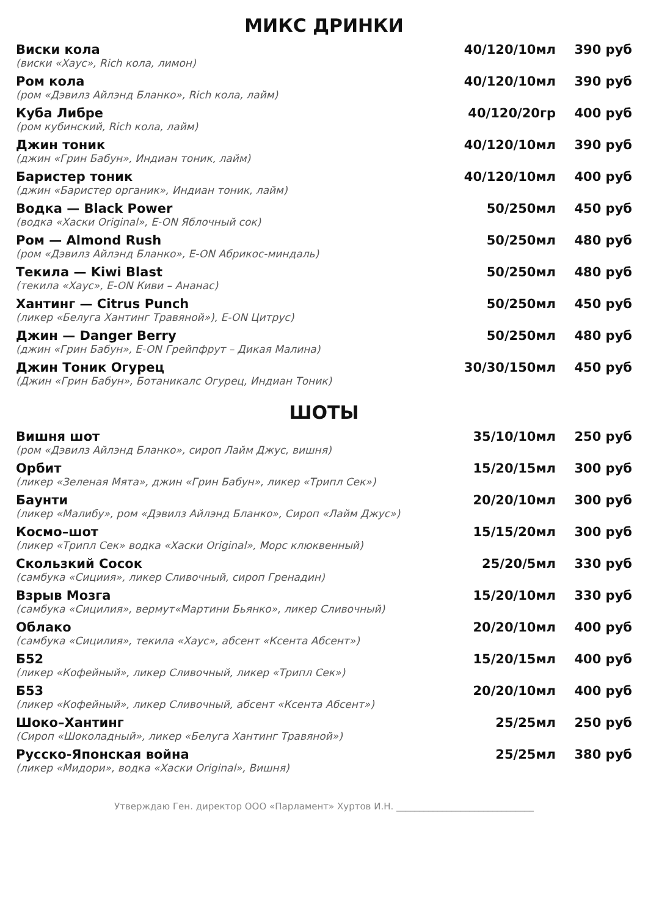МИКС ДРИНКИ
| Виски кола | 40/120/10мл | 390 руб |
| (виски «Хаус», Rich кола, лимон) | | |
| Ром кола | 40/120/10мл | 390 руб |
| (ром «Дэвилз Айлэнд Бланко», Rich кола, лайм) | | |
| Куба Либре | 40/120/20гр | 400 руб |
| (ром кубинский, Rich кола, лайм) | | |
| Джин тоник | 40/120/10мл | 390 руб |
| (джин «Грин Бабун», Индиан тоник, лайм) | | |
| Баристер тоник | 40/120/10мл | 400 руб |
| (джин «Баристер органик», Индиан тоник, лайм) | | |
| Водка — Black Power | 50/250мл | 450 руб |
| (водка «Хаски Original», E-ON Яблочный сок) | | |
| Ром — Almond Rush | 50/250мл | 480 руб |
| (ром «Дэвилз Айлэнд Бланко», E-ON Абрикос-миндаль) | | |
| Текила — Kiwi Blast | 50/250мл | 480 руб |
| (текила «Хаус», E-ON Киви – Ананас) | | |
| Хантинг — Citrus Punch | 50/250мл | 450 руб |
| (ликер «Белуга Хантинг Травяной»), E-ON Цитрус) | | |
| Джин — Danger Berry | 50/250мл | 480 руб |
| (джин «Грин Бабун», E-ON Грейпфрут – Дикая Малина) | | |
| Джин Тоник Огурец | 30/30/150мл | 450 руб |
| (Джин «Грин Бабун», Ботаникалс Огурец, Индиан Тоник) | | |
ШОТЫ
| Вишня шот | 35/10/10мл | 250 руб |
| (ром «Дэвилз Айлэнд Бланко», сироп Лайм Джус, вишня) | | |
| Орбит | 15/20/15мл | 300 руб |
| (ликер «Зеленая Мята», джин «Грин Бабун», ликер «Трипл Сек») | | |
| Баунти | 20/20/10мл | 300 руб |
| (ликер «Малибу», ром «Дэвилз Айлэнд Бланко», Сироп «Лайм Джус») | | |
| Космо–шот | 15/15/20мл | 300 руб |
| (ликер «Трипл Сек» водка «Хаски Original», Морс клюквенный) | | |
| Скользкий Сосок | 25/20/5мл | 330 руб |
| (самбука «Сициия», ликер Сливочный, сироп Гренадин) | | |
| Взрыв Мозга | 15/20/10мл | 330 руб |
| (самбука «Сицилия», вермут«Мартини Бьянко», ликер Сливочный) | | |
| Облако | 20/20/10мл | 400 руб |
| (самбука «Сицилия», текила «Хаус», абсент «Ксента Абсент») | | |
| Б52 | 15/20/15мл | 400 руб |
| (ликер «Кофейный», ликер Сливочный, ликер «Трипл Сек») | | |
| Б53 | 20/20/10мл | 400 руб |
| (ликер «Кофейный», ликер Сливочный, абсент «Ксента Абсент») | | |
| Шоко–Хантинг | 25/25мл | 250 руб |
| (Сироп «Шоколадный», ликер «Белуга Хантинг Травяной») | | |
| Русско-Японская война | 25/25мл | 380 руб |
| (ликер «Мидори», водка «Хаски Original», Вишня) | | |
Утверждаю Ген. директор ООО «Парламент» Хуртов И.Н. ______________________________